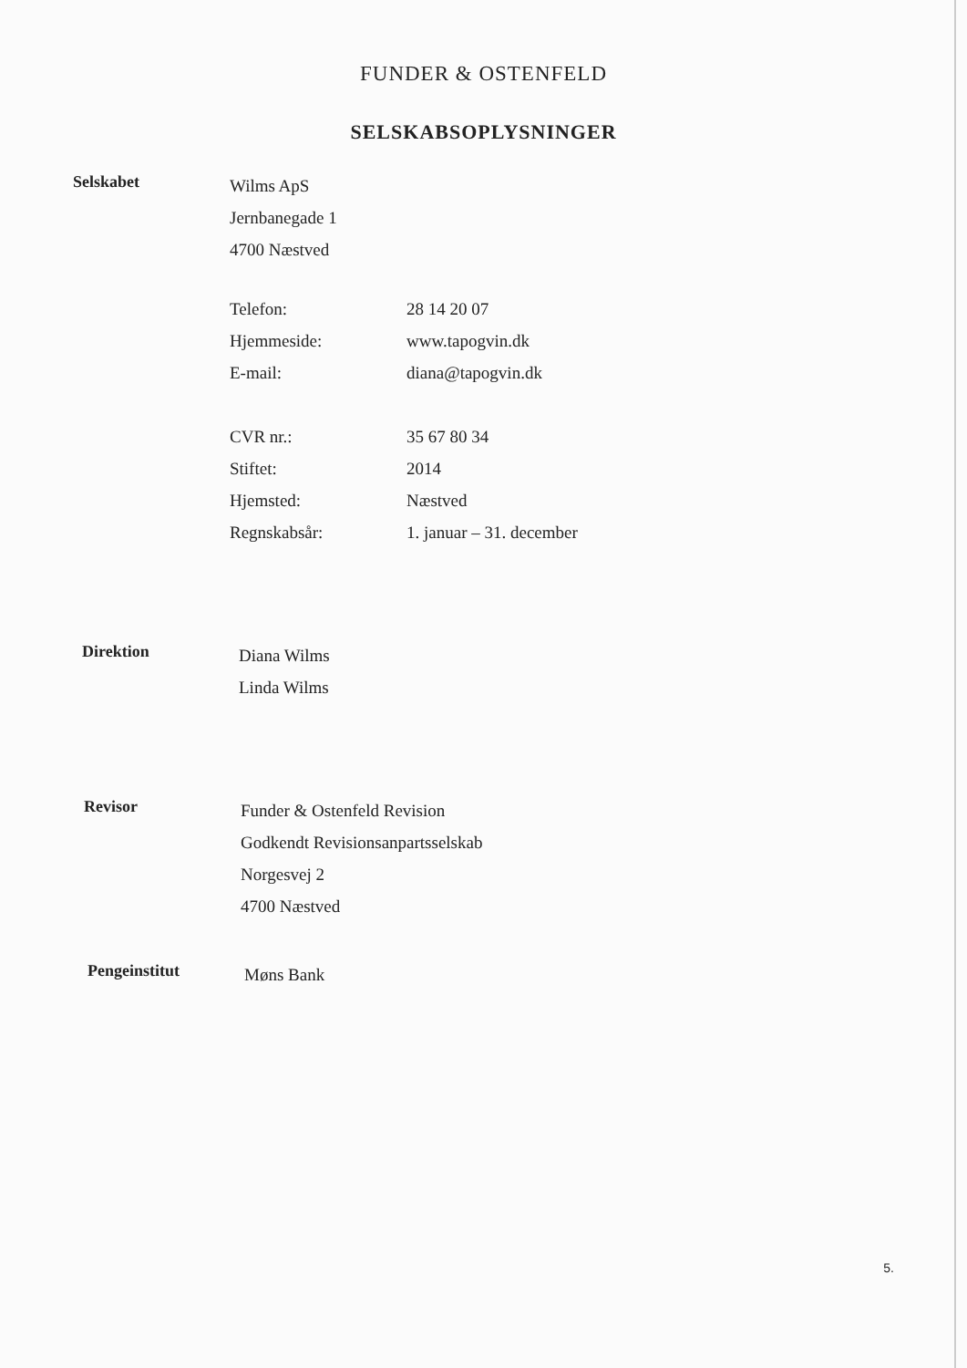FUNDER & OSTENFELD
SELSKABSOPLYSNINGER
Selskabet
Wilms ApS
Jernbanegade 1
4700 Næstved
Telefon: 28 14 20 07
Hjemmeside: www.tapogvin.dk
E-mail: diana@tapogvin.dk
CVR nr.: 35 67 80 34
Stiftet: 2014
Hjemsted: Næstved
Regnskabsår: 1. januar – 31. december
Direktion
Diana Wilms
Linda Wilms
Revisor
Funder & Ostenfeld Revision
Godkendt Revisionsanpartsselskab
Norgesvej 2
4700 Næstved
Pengeinstitut
Møns Bank
5.